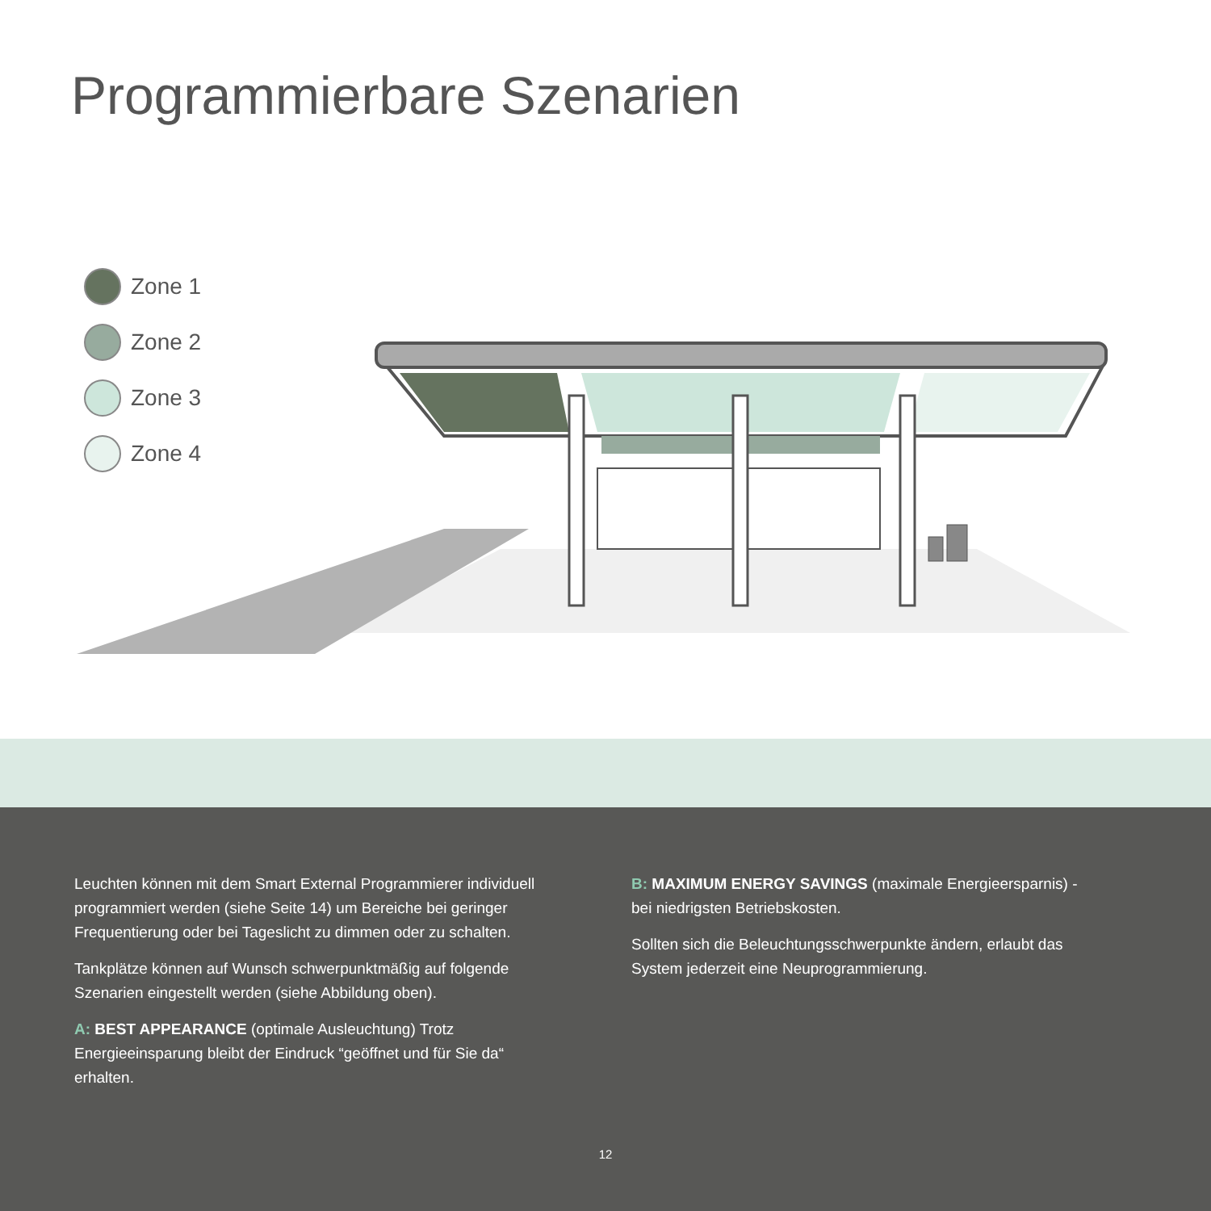Programmierbare Szenarien
Zone 1
Zone 2
Zone 3
Zone 4
Leuchten können mit dem Smart External Programmierer individuell programmiert werden (siehe Seite 14) um Bereiche bei geringer Frequentierung oder bei Tageslicht zu dimmen oder zu schalten.
Tankplätze können auf Wunsch schwerpunktmäßig auf folgende Szenarien eingestellt werden (siehe Abbildung oben).
A: BEST APPEARANCE (optimale Ausleuchtung) Trotz Energieeinsparung bleibt der Eindruck “geöffnet und für Sie da“ erhalten.
B: MAXIMUM ENERGY SAVINGS (maximale Energieersparnis) - bei niedrigsten Betriebskosten.
Sollten sich die Beleuchtungsschwerpunkte ändern, erlaubt das System jederzeit eine Neuprogrammierung.
12